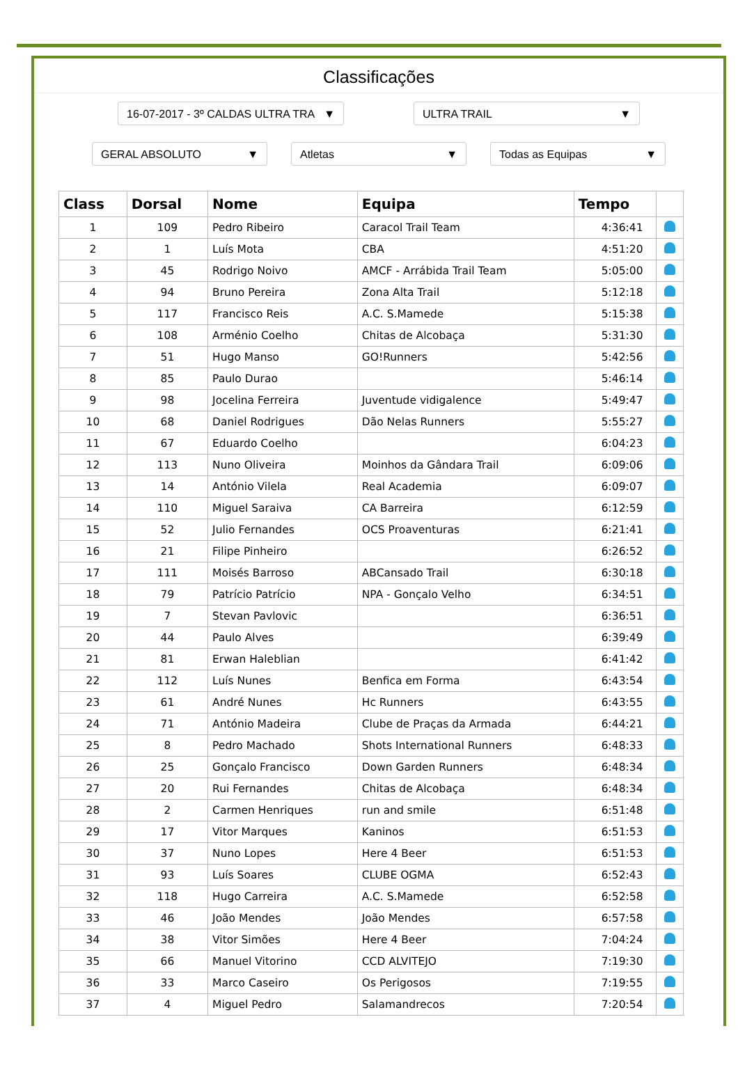Classificações
16-07-2017 - 3º CALDAS ULTRA TRA ▼
ULTRA TRAIL ▼
GERAL ABSOLUTO ▼ Atletas ▼ Todas as Equipas ▼
| Class | Dorsal | Nome | Equipa | Tempo | |
| --- | --- | --- | --- | --- | --- |
| 1 | 109 | Pedro Ribeiro | Caracol Trail Team | 4:36:41 | |
| 2 | 1 | Luís Mota | CBA | 4:51:20 | |
| 3 | 45 | Rodrigo Noivo | AMCF - Arrábida Trail Team | 5:05:00 | |
| 4 | 94 | Bruno Pereira | Zona Alta Trail | 5:12:18 | |
| 5 | 117 | Francisco Reis | A.C. S.Mamede | 5:15:38 | |
| 6 | 108 | Arménio Coelho | Chitas de Alcobaça | 5:31:30 | |
| 7 | 51 | Hugo Manso | GO!Runners | 5:42:56 | |
| 8 | 85 | Paulo Durao | | 5:46:14 | |
| 9 | 98 | Jocelina Ferreira | Juventude vidigalence | 5:49:47 | |
| 10 | 68 | Daniel Rodrigues | Dão Nelas Runners | 5:55:27 | |
| 11 | 67 | Eduardo Coelho | | 6:04:23 | |
| 12 | 113 | Nuno Oliveira | Moinhos da Gândara Trail | 6:09:06 | |
| 13 | 14 | António Vilela | Real Academia | 6:09:07 | |
| 14 | 110 | Miguel Saraiva | CA Barreira | 6:12:59 | |
| 15 | 52 | Julio Fernandes | OCS Proaventuras | 6:21:41 | |
| 16 | 21 | Filipe Pinheiro | | 6:26:52 | |
| 17 | 111 | Moisés Barroso | ABCansado Trail | 6:30:18 | |
| 18 | 79 | Patrício Patrício | NPA - Gonçalo Velho | 6:34:51 | |
| 19 | 7 | Stevan Pavlovic | | 6:36:51 | |
| 20 | 44 | Paulo Alves | | 6:39:49 | |
| 21 | 81 | Erwan Haleblian | | 6:41:42 | |
| 22 | 112 | Luís Nunes | Benfica em Forma | 6:43:54 | |
| 23 | 61 | André Nunes | Hc Runners | 6:43:55 | |
| 24 | 71 | António Madeira | Clube de Praças da Armada | 6:44:21 | |
| 25 | 8 | Pedro Machado | Shots International Runners | 6:48:33 | |
| 26 | 25 | Gonçalo Francisco | Down Garden Runners | 6:48:34 | |
| 27 | 20 | Rui Fernandes | Chitas de Alcobaça | 6:48:34 | |
| 28 | 2 | Carmen Henriques | run and smile | 6:51:48 | |
| 29 | 17 | Vitor Marques | Kaninos | 6:51:53 | |
| 30 | 37 | Nuno Lopes | Here 4 Beer | 6:51:53 | |
| 31 | 93 | Luís Soares | CLUBE OGMA | 6:52:43 | |
| 32 | 118 | Hugo Carreira | A.C. S.Mamede | 6:52:58 | |
| 33 | 46 | João Mendes | João Mendes | 6:57:58 | |
| 34 | 38 | Vitor Simões | Here 4 Beer | 7:04:24 | |
| 35 | 66 | Manuel Vitorino | CCD ALVITEJO | 7:19:30 | |
| 36 | 33 | Marco Caseiro | Os Perigosos | 7:19:55 | |
| 37 | 4 | Miguel Pedro | Salamandrecos | 7:20:54 | |